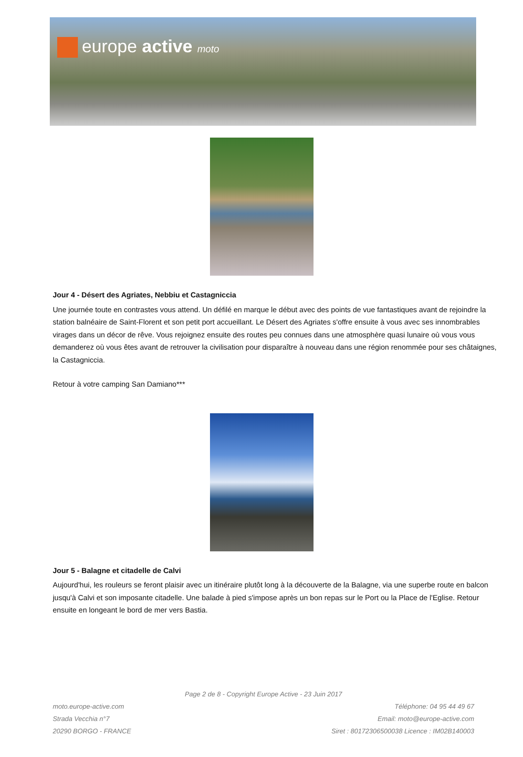europe active moto
Jour 4 - Désert des Agriates, Nebbiu et Castagniccia
Une journée toute en contrastes vous attend. Un défilé en marque le début avec des points de vue fantastiques avant de rejoindre la station balnéaire de Saint-Florent et son petit port accueillant. Le Désert des Agriates s'offre ensuite à vous avec ses innombrables virages dans un décor de rêve. Vous rejoignez ensuite des routes peu connues dans une atmosphère quasi lunaire où vous vous demanderez où vous êtes avant de retrouver la civilisation pour disparaître à nouveau dans une région renommée pour ses châtaignes, la Castagniccia.
Retour à votre camping San Damiano***
Jour 5 - Balagne et citadelle de Calvi
Aujourd'hui, les rouleurs se feront plaisir avec un itinéraire plutôt long à la découverte de la Balagne, via une superbe route en balcon jusqu'à Calvi et son imposante citadelle. Une balade à pied s'impose après un bon repas sur le Port ou la Place de l'Eglise. Retour ensuite en longeant le bord de mer vers Bastia.
Page 2 de 8 - Copyright Europe Active - 23 Juin 2017
moto.europe-active.com
Strada Vecchia n°7
20290 BORGO - FRANCE
Téléphone: 04 95 44 49 67
Email: moto@europe-active.com
Siret : 80172306500038 Licence : IM02B140003